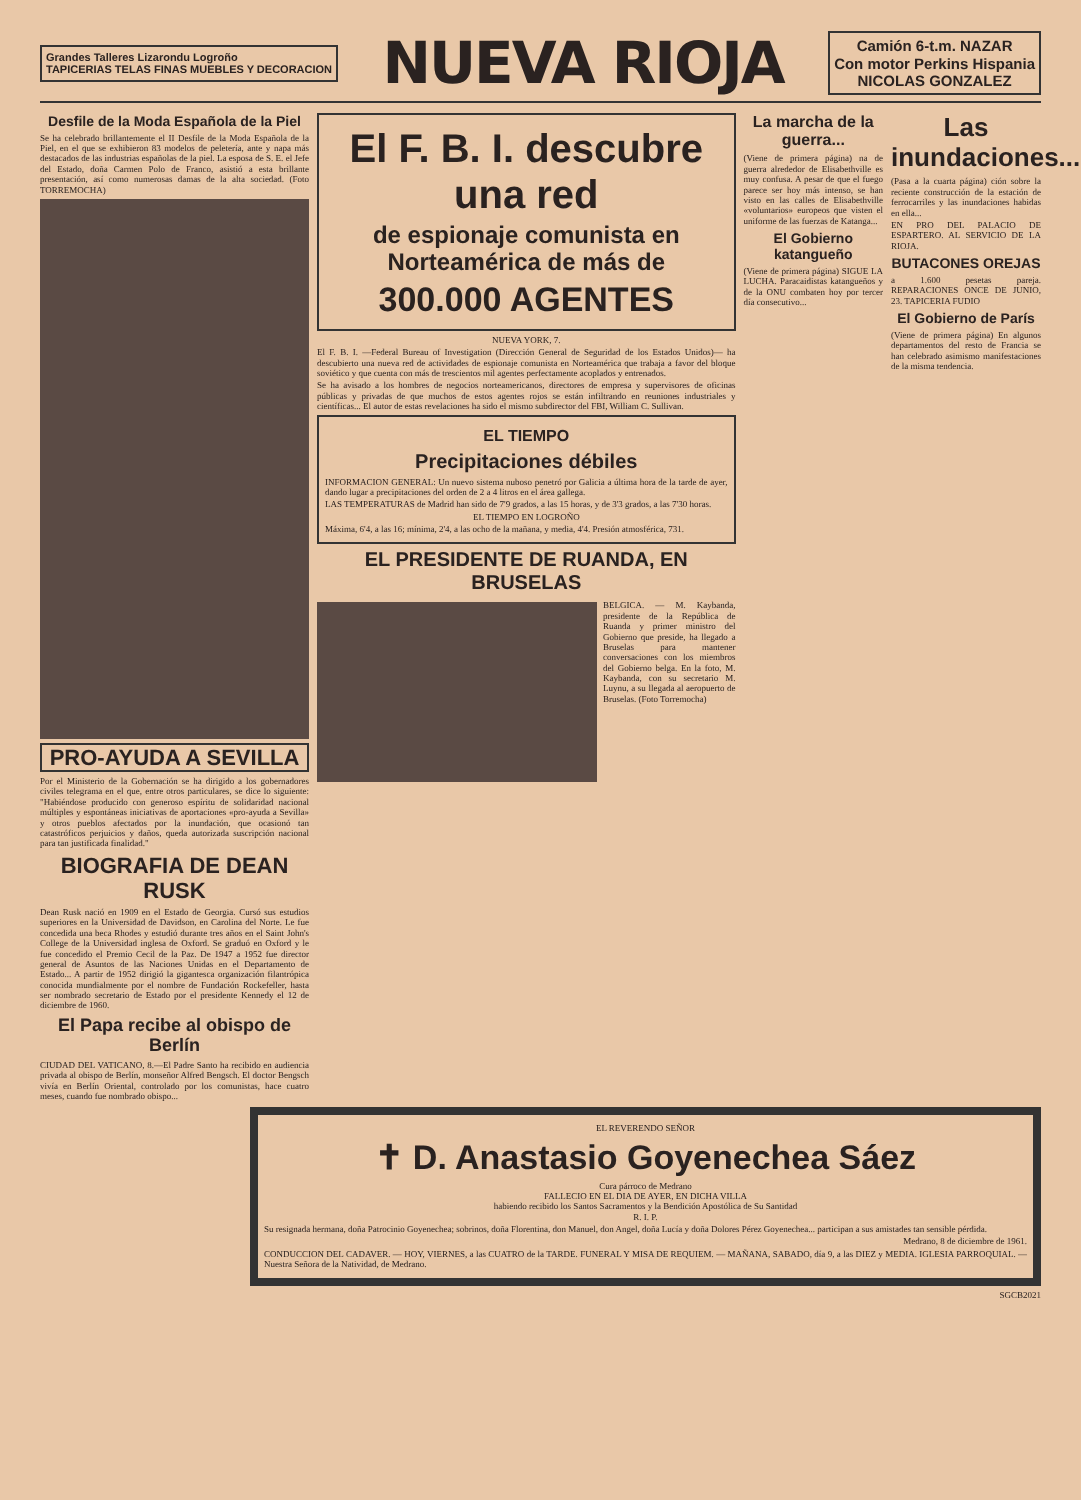Grandes Talleres Lizarondu Logroño
TAPICERIAS TELAS FINAS MUEBLES Y DECORACION
NUEVA RIOJA
Camión 6-t.m. NAZAR
Con motor Perkins Hispania
NICOLAS GONZALEZ
Desfile de la Moda Española de la Piel
Se ha celebrado brillantemente el II Desfile de la Moda Española de la Piel, en el que se exhibieron 83 modelos de peletería, ante y napa más destacados de las industrias españolas de la piel. La esposa de S. E. el Jefe del Estado, doña Carmen Polo de Franco, asistió a esta brillante presentación, así como numerosas damas de la alta sociedad. (Foto TORREMOCHA)
PRO-AYUDA A SEVILLA
Por el Ministerio de la Gobernación se ha dirigido a los gobernadores civiles telegrama en el que, entre otros particulares, se dice lo siguiente: "Habiéndose producido con generoso espíritu de solidaridad nacional múltiples y espontáneas iniciativas de aportaciones «pro-ayuda a Sevilla» y otros pueblos afectados por la inundación, que ocasionó tan catastróficos perjuicios y daños, queda autorizada suscripción nacional para tan justificada finalidad."
BIOGRAFIA DE DEAN RUSK
Dean Rusk nació en 1909 en el Estado de Georgia. Cursó sus estudios superiores en la Universidad de Davidson, en Carolina del Norte. Le fue concedida una beca Rhodes y estudió durante tres años en el Saint John's College de la Universidad inglesa de Oxford. Se graduó en Oxford y le fue concedido el Premio Cecil de la Paz. De 1947 a 1952 fue director general de Asuntos de las Naciones Unidas en el Departamento de Estado... A partir de 1952 dirigió la gigantesca organización filantrópica conocida mundialmente por el nombre de Fundación Rockefeller, hasta ser nombrado secretario de Estado por el presidente Kennedy el 12 de diciembre de 1960.
El Papa recibe al obispo de Berlín
CIUDAD DEL VATICANO, 8.—El Padre Santo ha recibido en audiencia privada al obispo de Berlín, monseñor Alfred Bengsch. El doctor Bengsch vivía en Berlín Oriental, controlado por los comunistas, hace cuatro meses, cuando fue nombrado obispo...
El F. B. I. descubre una red
de espionaje comunista en Norteamérica de más de
300.000 AGENTES
NUEVA YORK, 7.
El F. B. I. —Federal Bureau of Investigation (Dirección General de Seguridad de los Estados Unidos)— ha descubierto una nueva red de actividades de espionaje comunista en Norteamérica que trabaja a favor del bloque soviético y que cuenta con más de trescientos mil agentes perfectamente acoplados y entrenados.
Se ha avisado a los hombres de negocios norteamericanos, directores de empresa y supervisores de oficinas públicas y privadas de que muchos de estos agentes rojos se están infiltrando en reuniones industriales y científicas... El autor de estas revelaciones ha sido el mismo subdirector del FBI, William C. Sullivan.
EL TIEMPO
Precipitaciones débiles
INFORMACION GENERAL: Un nuevo sistema nuboso penetró por Galicia a última hora de la tarde de ayer, dando lugar a precipitaciones del orden de 2 a 4 litros en el área gallega.
LAS TEMPERATURAS de Madrid han sido de 7'9 grados, a las 15 horas, y de 3'3 grados, a las 7'30 horas.
EL TIEMPO EN LOGROÑO
Máxima, 6'4, a las 16; mínima, 2'4, a las ocho de la mañana, y media, 4'4. Presión atmosférica, 731.
EL PRESIDENTE DE RUANDA, EN BRUSELAS
BELGICA. — M. Kaybanda, presidente de la República de Ruanda y primer ministro del Gobierno que preside, ha llegado a Bruselas para mantener conversaciones con los miembros del Gobierno belga. En la foto, M. Kaybanda, con su secretario M. Luynu, a su llegada al aeropuerto de Bruselas. (Foto Torremocha)
La marcha de la guerra...
(Viene de primera página) na de guerra alrededor de Elisabethville es muy confusa. A pesar de que el fuego parece ser hoy más intenso, se han visto en las calles de Elisabethville «voluntarios» europeos que visten el uniforme de las fuerzas de Katanga...
El Gobierno katangueño
(Viene de primera página) SIGUE LA LUCHA. Paracaidistas katangueños y de la ONU combaten hoy por tercer día consecutivo...
Las inundaciones...
(Pasa a la cuarta página) ción sobre la reciente construcción de la estación de ferrocarriles y las inundaciones habidas en ella...
EN PRO DEL PALACIO DE ESPARTERO. AL SERVICIO DE LA RIOJA.
BUTACONES OREJAS
a 1.600 pesetas pareja. REPARACIONES ONCE DE JUNIO, 23. TAPICERIA FUDIO
El Gobierno de París
(Viene de primera página) En algunos departamentos del resto de Francia se han celebrado asimismo manifestaciones de la misma tendencia.
EL REVERENDO SEÑOR
✝ D. Anastasio Goyenechea Sáez
Cura párroco de Medrano
FALLECIO EN EL DIA DE AYER, EN DICHA VILLA
habiendo recibido los Santos Sacramentos y la Bendición Apostólica de Su Santidad
R. I. P.
Su resignada hermana, doña Patrocinio Goyenechea; sobrinos, doña Florentina, don Manuel, don Angel, doña Lucía y doña Dolores Pérez Goyenechea... participan a sus amistades tan sensible pérdida.
Medrano, 8 de diciembre de 1961.
CONDUCCION DEL CADAVER. — HOY, VIERNES, a las CUATRO de la TARDE. FUNERAL Y MISA DE REQUIEM. — MAÑANA, SABADO, día 9, a las DIEZ y MEDIA. IGLESIA PARROQUIAL. — Nuestra Señora de la Natividad, de Medrano.
SGCB2021